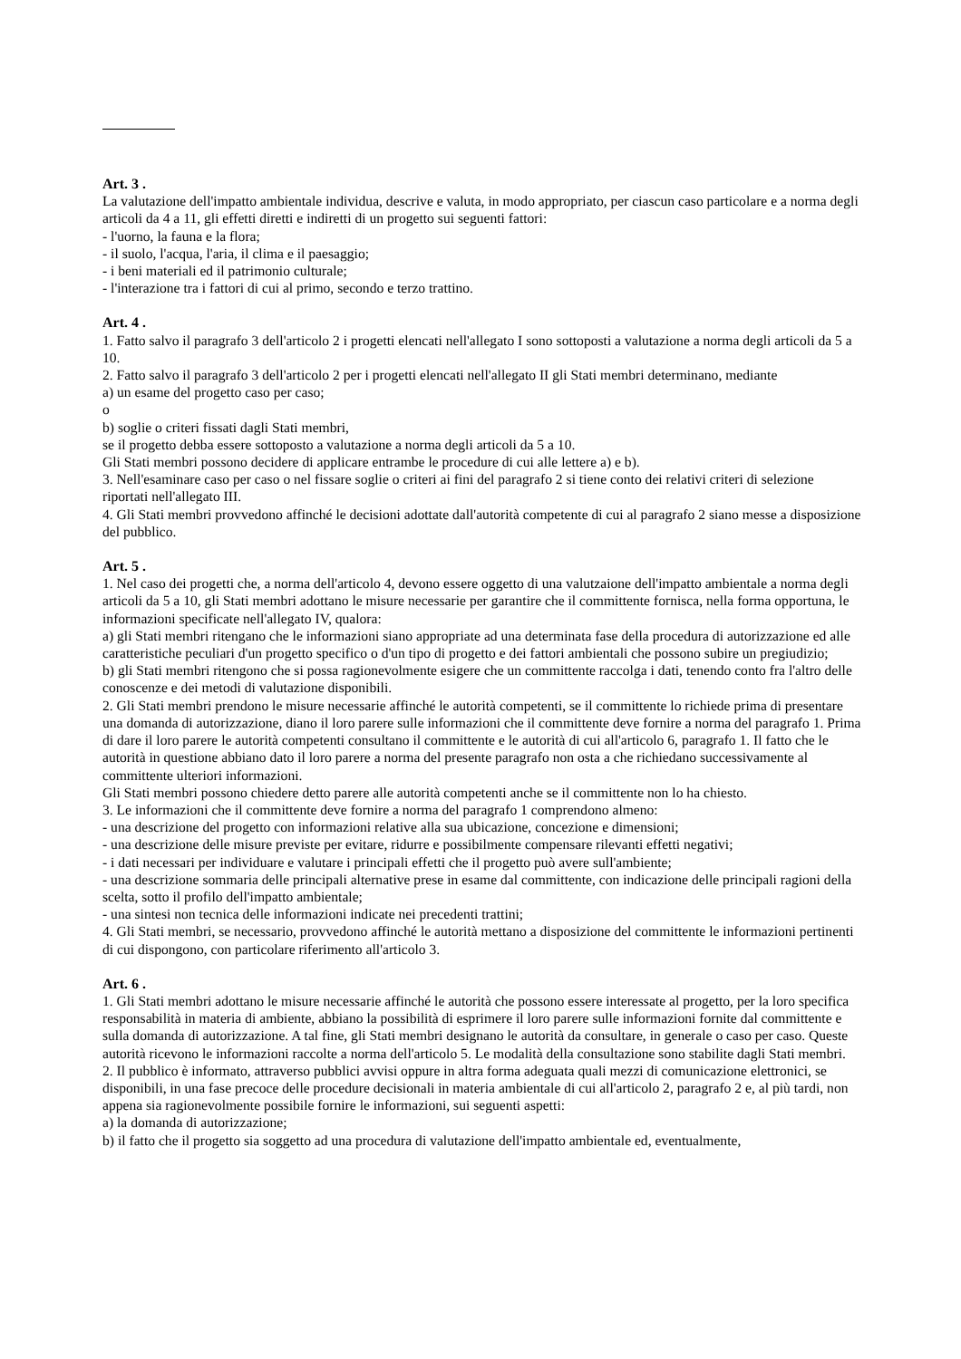Art. 3 .
La valutazione dell'impatto ambientale individua, descrive e valuta, in modo appropriato, per ciascun caso particolare e a norma degli articoli da 4 a 11, gli effetti diretti e indiretti di un progetto sui seguenti fattori:
- l'uorno, la fauna e la flora;
- il suolo, l'acqua, l'aria, il clima e il paesaggio;
- i beni materiali ed il patrimonio culturale;
- l'interazione tra i fattori di cui al primo, secondo e terzo trattino.
Art. 4 .
1. Fatto salvo il paragrafo 3 dell'articolo 2 i progetti elencati nell'allegato I sono sottoposti a valutazione a norma degli articoli da 5 a 10.
2. Fatto salvo il paragrafo 3 dell'articolo 2 per i progetti elencati nell'allegato II gli Stati membri determinano, mediante
a) un esame del progetto caso per caso;
o
b) soglie o criteri fissati dagli Stati membri,
se il progetto debba essere sottoposto a valutazione a norma degli articoli da 5 a 10.
Gli Stati membri possono decidere di applicare entrambe le procedure di cui alle lettere a) e b).
3. Nell'esaminare caso per caso o nel fissare soglie o criteri ai fini del paragrafo 2 si tiene conto dei relativi criteri di selezione riportati nell'allegato III.
4. Gli Stati membri provvedono affinché le decisioni adottate dall'autorità competente di cui al paragrafo 2 siano messe a disposizione del pubblico.
Art. 5 .
1. Nel caso dei progetti che, a norma dell'articolo 4, devono essere oggetto di una valutzaione dell'impatto ambientale a norma degli articoli da 5 a 10, gli Stati membri adottano le misure necessarie per garantire che il committente fornisca, nella forma opportuna, le informazioni specificate nell'allegato IV, qualora:
a) gli Stati membri ritengano che le informazioni siano appropriate ad una determinata fase della procedura di autorizzazione ed alle caratteristiche peculiari d'un progetto specifico o d'un tipo di progetto e dei fattori ambientali che possono subire un pregiudizio;
b) gli Stati membri ritengono che si possa ragionevolmente esigere che un committente raccolga i dati, tenendo conto fra l'altro delle conoscenze e dei metodi di valutazione disponibili.
2. Gli Stati membri prendono le misure necessarie affinché le autorità competenti, se il committente lo richiede prima di presentare una domanda di autorizzazione, diano il loro parere sulle informazioni che il committente deve fornire a norma del paragrafo 1. Prima di dare il loro parere le autorità competenti consultano il committente e le autorità di cui all'articolo 6, paragrafo 1. Il fatto che le autorità in questione abbiano dato il loro parere a norma del presente paragrafo non osta a che richiedano successivamente al committente ulteriori informazioni.
Gli Stati membri possono chiedere detto parere alle autorità competenti anche se il committente non lo ha chiesto.
3. Le informazioni che il committente deve fornire a norma del paragrafo 1 comprendono almeno:
- una descrizione del progetto con informazioni relative alla sua ubicazione, concezione e dimensioni;
- una descrizione delle misure previste per evitare, ridurre e possibilmente compensare rilevanti effetti negativi;
- i dati necessari per individuare e valutare i principali effetti che il progetto può avere sull'ambiente;
- una descrizione sommaria delle principali alternative prese in esame dal committente, con indicazione delle principali ragioni della scelta, sotto il profilo dell'impatto ambientale;
- una sintesi non tecnica delle informazioni indicate nei precedenti trattini;
4. Gli Stati membri, se necessario, provvedono affinché le autorità mettano a disposizione del committente le informazioni pertinenti di cui dispongono, con particolare riferimento all'articolo 3.
Art. 6 .
1. Gli Stati membri adottano le misure necessarie affinché le autorità che possono essere interessate al progetto, per la loro specifica responsabilità in materia di ambiente, abbiano la possibilità di esprimere il loro parere sulle informazioni fornite dal committente e sulla domanda di autorizzazione. A tal fine, gli Stati membri designano le autorità da consultare, in generale o caso per caso. Queste autorità ricevono le informazioni raccolte a norma dell'articolo 5. Le modalità della consultazione sono stabilite dagli Stati membri.
2. Il pubblico è informato, attraverso pubblici avvisi oppure in altra forma adeguata quali mezzi di comunicazione elettronici, se disponibili, in una fase precoce delle procedure decisionali in materia ambientale di cui all'articolo 2, paragrafo 2 e, al più tardi, non appena sia ragionevolmente possibile fornire le informazioni, sui seguenti aspetti:
a) la domanda di autorizzazione;
b) il fatto che il progetto sia soggetto ad una procedura di valutazione dell'impatto ambientale ed, eventualmente,